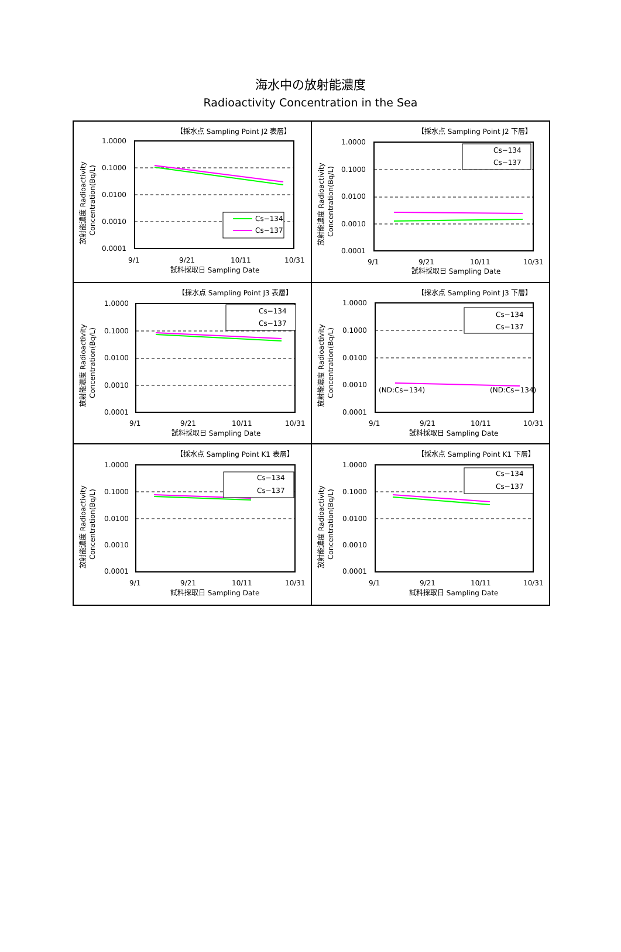海水中の放射能濃度
Radioactivity Concentration in the Sea
【採水点 Sampling Point J2 表層】
1.0000
0.1000
0.0100
0.0010
0.0001
Cs−134
Cs−137
9/1
9/21
10/11
10/31
試料採取日 Sampling Date
放射能濃度 Radioactivity
Concentration(Bq/L)
【採水点 Sampling Point J2 下層】
1.0000
0.1000
0.0100
0.0010
0.0001
Cs−134
Cs−137
9/1
9/21
10/11
10/31
試料採取日 Sampling Date
放射能濃度 Radioactivity
Concentration(Bq/L)
【採水点 Sampling Point J3 表層】
1.0000
0.1000
0.0100
0.0010
0.0001
Cs−134
Cs−137
9/1
9/21
10/11
10/31
試料採取日 Sampling Date
放射能濃度 Radioactivity
Concentration(Bq/L)
【採水点 Sampling Point J3 下層】
1.0000
0.1000
0.0100
0.0010
0.0001
(ND:Cs−134)
(ND:Cs−134)
Cs−134
Cs−137
9/1
9/21
10/11
10/31
試料採取日 Sampling Date
放射能濃度 Radioactivity
Concentration(Bq/L)
【採水点 Sampling Point K1 表層】
1.0000
0.1000
0.0100
0.0010
0.0001
Cs−134
Cs−137
9/1
9/21
10/11
10/31
試料採取日 Sampling Date
放射能濃度 Radioactivity
Concentration(Bq/L)
【採水点 Sampling Point K1 下層】
1.0000
0.1000
0.0100
0.0010
0.0001
Cs−134
Cs−137
9/1
9/21
10/11
10/31
試料採取日 Sampling Date
放射能濃度 Radioactivity
Concentration(Bq/L)